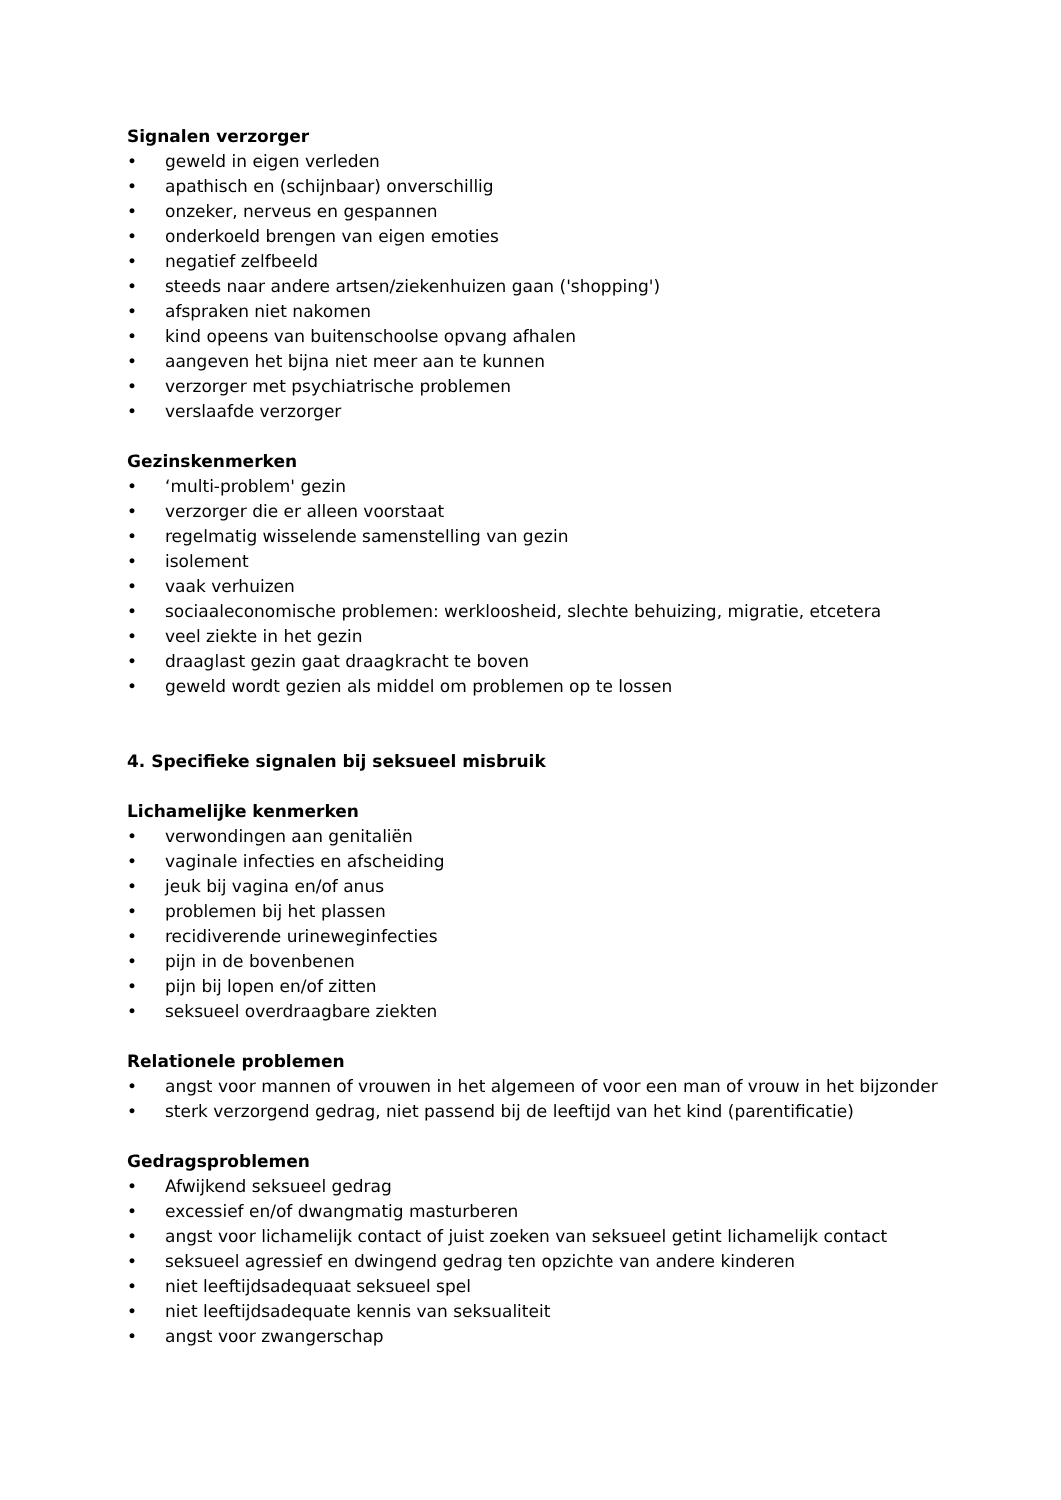Signalen verzorger
• geweld in eigen verleden
• apathisch en (schijnbaar) onverschillig
• onzeker, nerveus en gespannen
• onderkoeld brengen van eigen emoties
• negatief zelfbeeld
• steeds naar andere artsen/ziekenhuizen gaan ('shopping')
• afspraken niet nakomen
• kind opeens van buitenschoolse opvang afhalen
• aangeven het bijna niet meer aan te kunnen
• verzorger met psychiatrische problemen
• verslaafde verzorger
Gezinskenmerken
• ‘multi-problem' gezin
• verzorger die er alleen voorstaat
• regelmatig wisselende samenstelling van gezin
• isolement
• vaak verhuizen
• sociaaleconomische problemen: werkloosheid, slechte behuizing, migratie, etcetera
• veel ziekte in het gezin
• draaglast gezin gaat draagkracht te boven
• geweld wordt gezien als middel om problemen op te lossen
4. Specifieke signalen bij seksueel misbruik
Lichamelijke kenmerken
• verwondingen aan genitaliën
• vaginale infecties en afscheiding
• jeuk bij vagina en/of anus
• problemen bij het plassen
• recidiverende urineweginfecties
• pijn in de bovenbenen
• pijn bij lopen en/of zitten
• seksueel overdraagbare ziekten
Relationele problemen
• angst voor mannen of vrouwen in het algemeen of voor een man of vrouw in het bijzonder
• sterk verzorgend gedrag, niet passend bij de leeftijd van het kind (parentificatie)
Gedragsproblemen
• Afwijkend seksueel gedrag
• excessief en/of dwangmatig masturberen
• angst voor lichamelijk contact of juist zoeken van seksueel getint lichamelijk contact
• seksueel agressief en dwingend gedrag ten opzichte van andere kinderen
• niet leeftijdsadequaat seksueel spel
• niet leeftijdsadequate kennis van seksualiteit
• angst voor zwangerschap